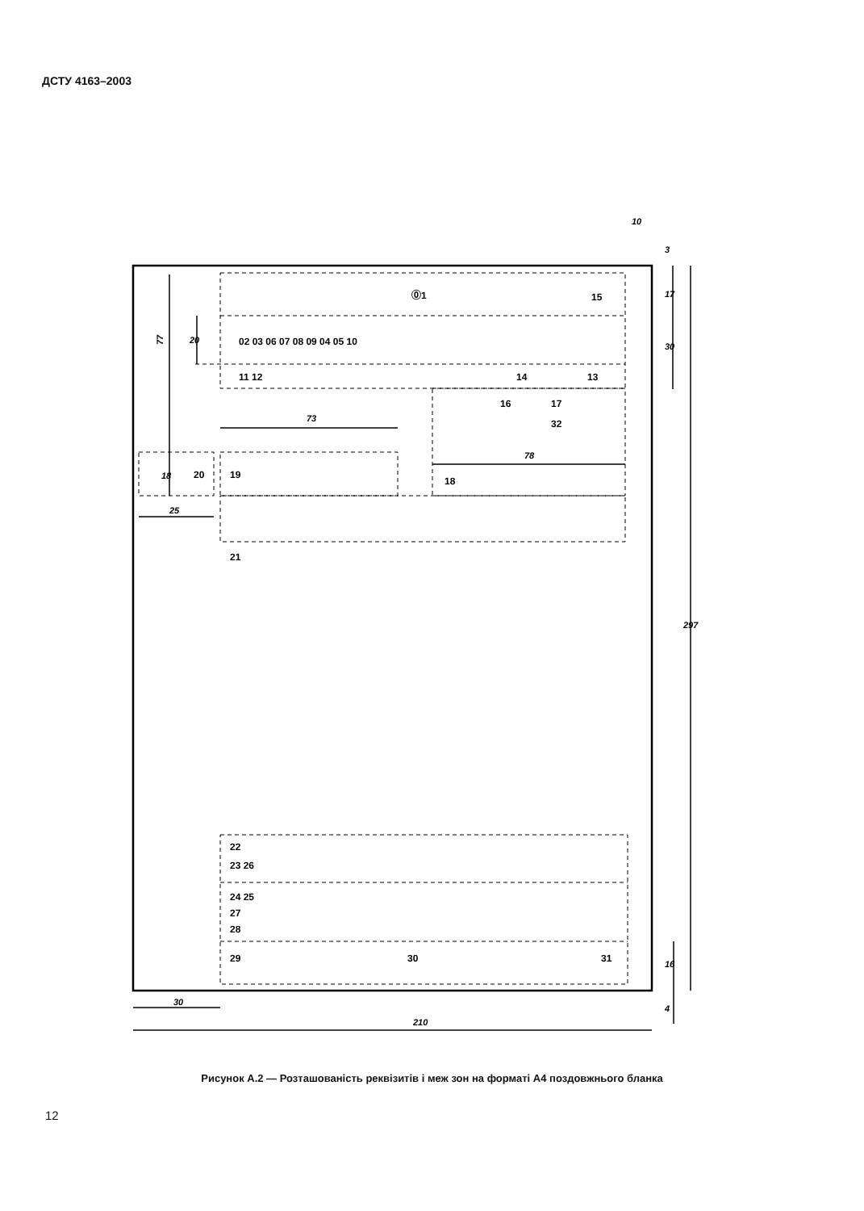ДСТУ 4163–2003
77
73
78
25
30
210
10
297
3
17
30
16
4
20
18
⓪1
15
02 03 06 07 08 09 04 05 10
11 12
14
13
16
17
32
20
19
18
21
22
23 26
24 25
27
28
29
30
31
Рисунок А.2 — Розташованість реквізитів і меж зон на форматі А4 поздовжнього бланка
12